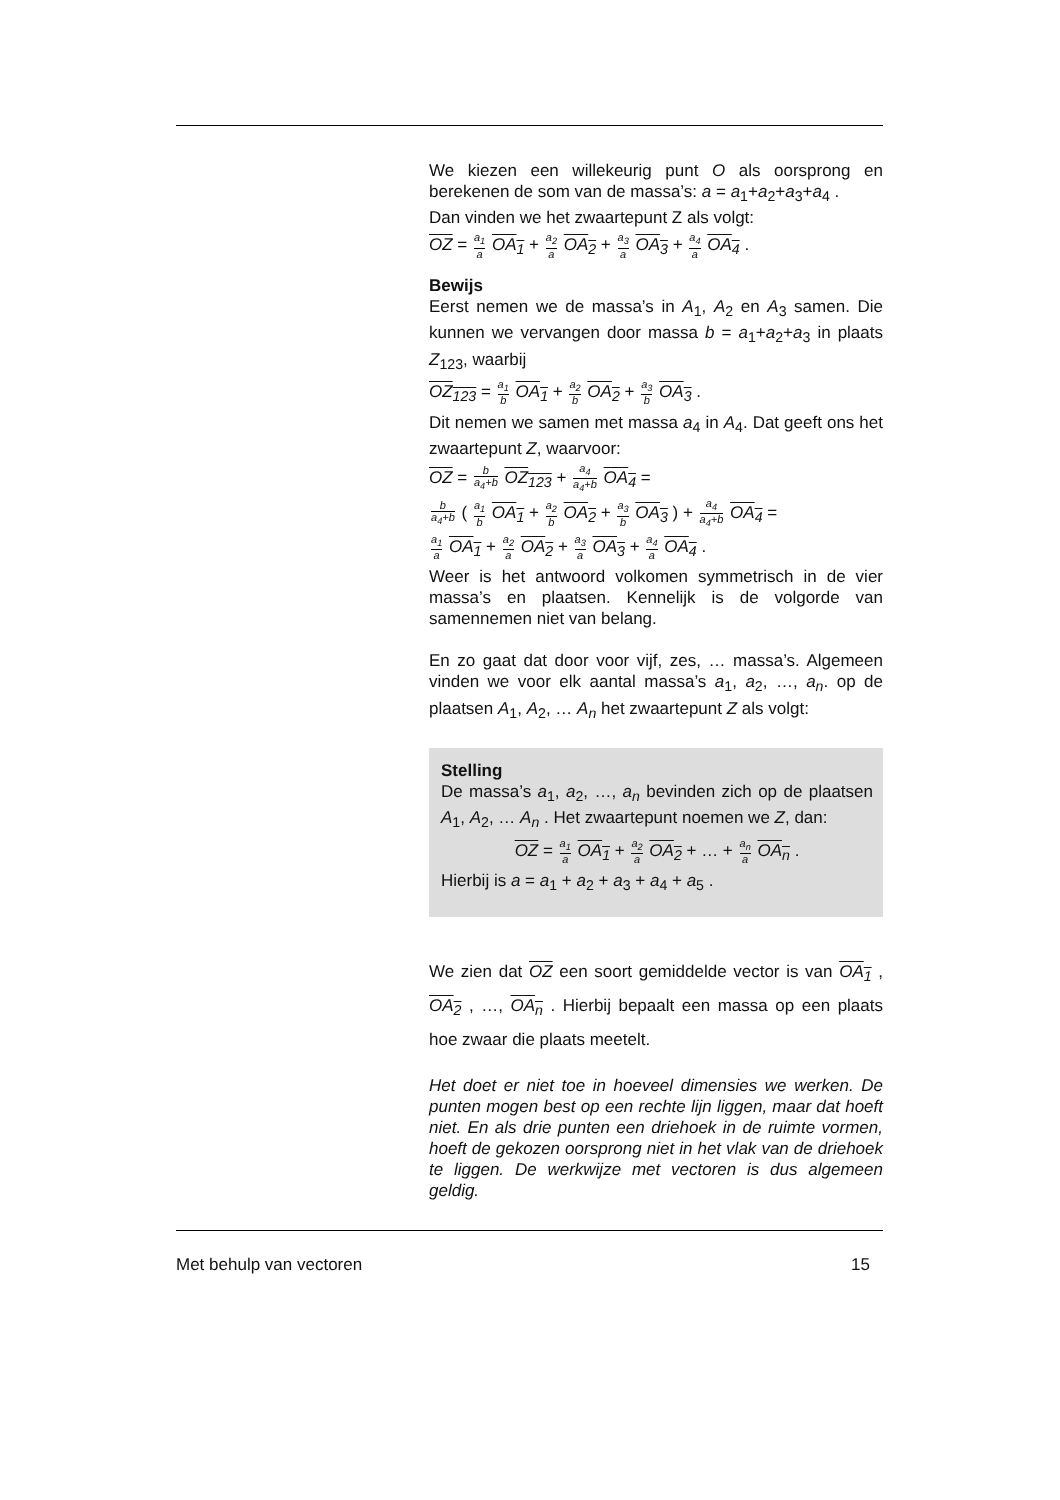We kiezen een willekeurig punt O als oorsprong en berekenen de som van de massa’s: a = a<sub>1</sub>+a<sub>2</sub>+a<sub>3</sub>+a<sub>4</sub> .
Dan vinden we het zwaartepunt Z als volgt:
OZ = a<sub>1</sub> a OA<sub>1</sub> + a<sub>2</sub> a OA<sub>2</sub> + a<sub>3</sub> a OA<sub>3</sub> + a<sub>4</sub> a OA<sub>4</sub> .
Bewijs
Eerst nemen we de massa’s in A<sub>1</sub>, A<sub>2</sub> en A<sub>3</sub> samen. Die kunnen we vervangen door massa b = a<sub>1</sub>+a<sub>2</sub>+a<sub>3</sub> in plaats Z<sub>123</sub>, waarbij
OZ<sub>123</sub> = a<sub>1</sub> b OA<sub>1</sub> + a<sub>2</sub> b OA<sub>2</sub> + a<sub>3</sub> b OA<sub>3</sub> .
Dit nemen we samen met massa a<sub>4</sub> in A<sub>4</sub>. Dat geeft ons het zwaartepunt Z, waarvoor:
OZ = b a<sub>4</sub>+b OZ<sub>123</sub> + a<sub>4</sub> a<sub>4</sub>+b OA<sub>4</sub> =
b a<sub>4</sub>+b ( a<sub>1</sub> b OA<sub>1</sub> + a<sub>2</sub> b OA<sub>2</sub> + a<sub>3</sub> b OA<sub>3</sub> ) + a<sub>4</sub> a<sub>4</sub>+b OA<sub>4</sub> =
a<sub>1</sub> a OA<sub>1</sub> + a<sub>2</sub> a OA<sub>2</sub> + a<sub>3</sub> a OA<sub>3</sub> + a<sub>4</sub> a OA<sub>4</sub> .
Weer is het antwoord volkomen symmetrisch in de vier massa’s en plaatsen. Kennelijk is de volgorde van samennemen niet van belang.
En zo gaat dat door voor vijf, zes, … massa’s. Algemeen vinden we voor elk aantal massa’s a<sub>1</sub>, a<sub>2</sub>, …, a<sub>n</sub>. op de plaatsen A<sub>1</sub>, A<sub>2</sub>, … A<sub>n</sub> het zwaartepunt Z als volgt:
Stelling
De massa’s a<sub>1</sub>, a<sub>2</sub>, …, a<sub>n</sub> bevinden zich op de plaatsen A<sub>1</sub>, A<sub>2</sub>, … A<sub>n</sub> . Het zwaartepunt noemen we Z, dan:
OZ = a<sub>1</sub> a OA<sub>1</sub> + a<sub>2</sub> a OA<sub>2</sub> + … + a<sub>n</sub> a OA<sub>n</sub> .
Hierbij is a = a<sub>1</sub> + a<sub>2</sub> + a<sub>3</sub> + a<sub>4</sub> + a<sub>5</sub> .
We zien dat OZ een soort gemiddelde vector is van OA<sub>1</sub> , OA<sub>2</sub> , …, OA<sub>n</sub> . Hierbij bepaalt een massa op een plaats hoe zwaar die plaats meetelt.
Het doet er niet toe in hoeveel dimensies we werken. De punten mogen best op een rechte lijn liggen, maar dat hoeft niet. En als drie punten een driehoek in de ruimte vormen, hoeft de gekozen oorsprong niet in het vlak van de driehoek te liggen. De werkwijze met vectoren is dus algemeen geldig.
Met behulp van vectoren 15